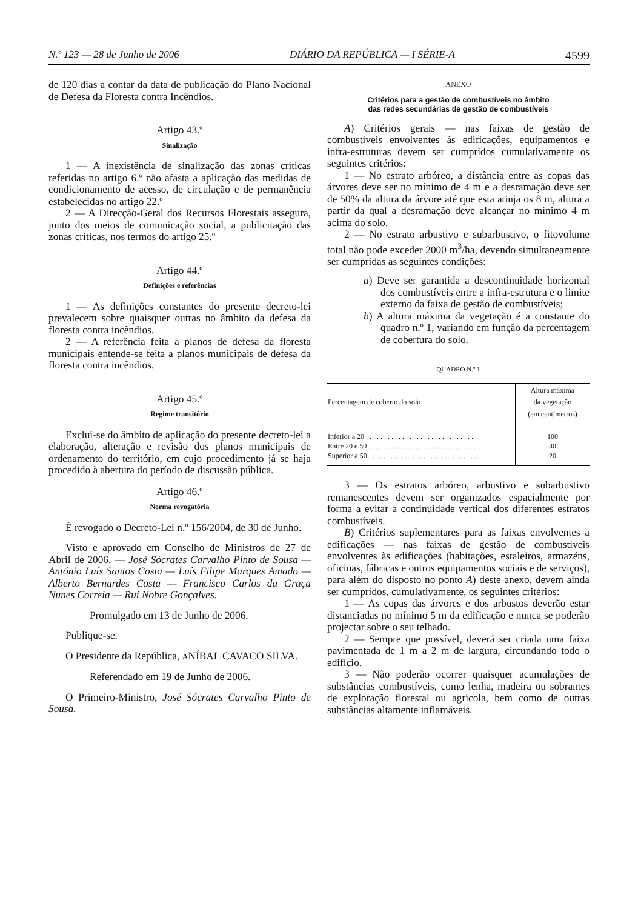N.º 123 — 28 de Junho de 2006 DIÁRIO DA REPÚBLICA — I SÉRIE-A 4599
de 120 dias a contar da data de publicação do Plano Nacional de Defesa da Floresta contra Incêndios.
Artigo 43.º
Sinalização
1 — A inexistência de sinalização das zonas críticas referidas no artigo 6.º não afasta a aplicação das medidas de condicionamento de acesso, de circulação e de permanência estabelecidas no artigo 22.º
2 — A Direcção-Geral dos Recursos Florestais assegura, junto dos meios de comunicação social, a publicitação das zonas críticas, nos termos do artigo 25.º
Artigo 44.º
Definições e referências
1 — As definições constantes do presente decreto-lei prevalecem sobre quaisquer outras no âmbito da defesa da floresta contra incêndios.
2 — A referência feita a planos de defesa da floresta municipais entende-se feita a planos municipais de defesa da floresta contra incêndios.
Artigo 45.º
Regime transitório
Exclui-se do âmbito de aplicação do presente decreto-lei a elaboração, alteração e revisão dos planos municipais de ordenamento do território, em cujo procedimento já se haja procedido à abertura do período de discussão pública.
Artigo 46.º
Norma revogatória
É revogado o Decreto-Lei n.º 156/2004, de 30 de Junho.
Visto e aprovado em Conselho de Ministros de 27 de Abril de 2006. — José Sócrates Carvalho Pinto de Sousa — António Luís Santos Costa — Luís Filipe Marques Amado — Alberto Bernardes Costa — Francisco Carlos da Graça Nunes Correia — Rui Nobre Gonçalves.
Promulgado em 13 de Junho de 2006.
Publique-se.
O Presidente da República, ANÍBAL CAVACO SILVA.
Referendado em 19 de Junho de 2006.
O Primeiro-Ministro, José Sócrates Carvalho Pinto de Sousa.
ANEXO
Critérios para a gestão de combustíveis no âmbito
das redes secundárias de gestão de combustíveis
A) Critérios gerais — nas faixas de gestão de combustíveis envolventes às edificações, equipamentos e infra-estruturas devem ser cumpridos cumulativamente os seguintes critérios:
1 — No estrato arbóreo, a distância entre as copas das árvores deve ser no mínimo de 4 m e a desramação deve ser de 50% da altura da árvore até que esta atinja os 8 m, altura a partir da qual a desramação deve alcançar no mínimo 4 m acima do solo.
2 — No estrato arbustivo e subarbustivo, o fitovolume total não pode exceder 2000 m<sup>3</sup>/ha, devendo simultaneamente ser cumpridas as seguintes condições:
a) Deve ser garantida a descontinuidade horizontal dos combustíveis entre a infra-estrutura e o limite externo da faixa de gestão de combustíveis;
b) A altura máxima da vegetação é a constante do quadro n.º 1, variando em função da percentagem de cobertura do solo.
QUADRO N.º 1
| Percentagem de coberto do solo | Altura máxima da vegetação (em centímetros) |
| --- | --- |
| Inferior a 20 . . . . . . . . . . . . . . . . . . . . . . . . . . . . . . | 100 |
| Entre 20 e 50 . . . . . . . . . . . . . . . . . . . . . . . . . . . . . . | 40 |
| Superior a 50 . . . . . . . . . . . . . . . . . . . . . . . . . . . . . . | 20 |
3 — Os estratos arbóreo, arbustivo e subarbustivo remanescentes devem ser organizados espacialmente por forma a evitar a continuidade vertical dos diferentes estratos combustíveis.
B) Critérios suplementares para as faixas envolventes a edificações — nas faixas de gestão de combustíveis envolventes às edificações (habitações, estaleiros, armazéns, oficinas, fábricas e outros equipamentos sociais e de serviços), para além do disposto no ponto A) deste anexo, devem ainda ser cumpridos, cumulativamente, os seguintes critérios:
1 — As copas das árvores e dos arbustos deverão estar distanciadas no mínimo 5 m da edificação e nunca se poderão projectar sobre o seu telhado.
2 — Sempre que possível, deverá ser criada uma faixa pavimentada de 1 m a 2 m de largura, circundando todo o edifício.
3 — Não poderão ocorrer quaisquer acumulações de substâncias combustíveis, como lenha, madeira ou sobrantes de exploração florestal ou agrícola, bem como de outras substâncias altamente inflamáveis.